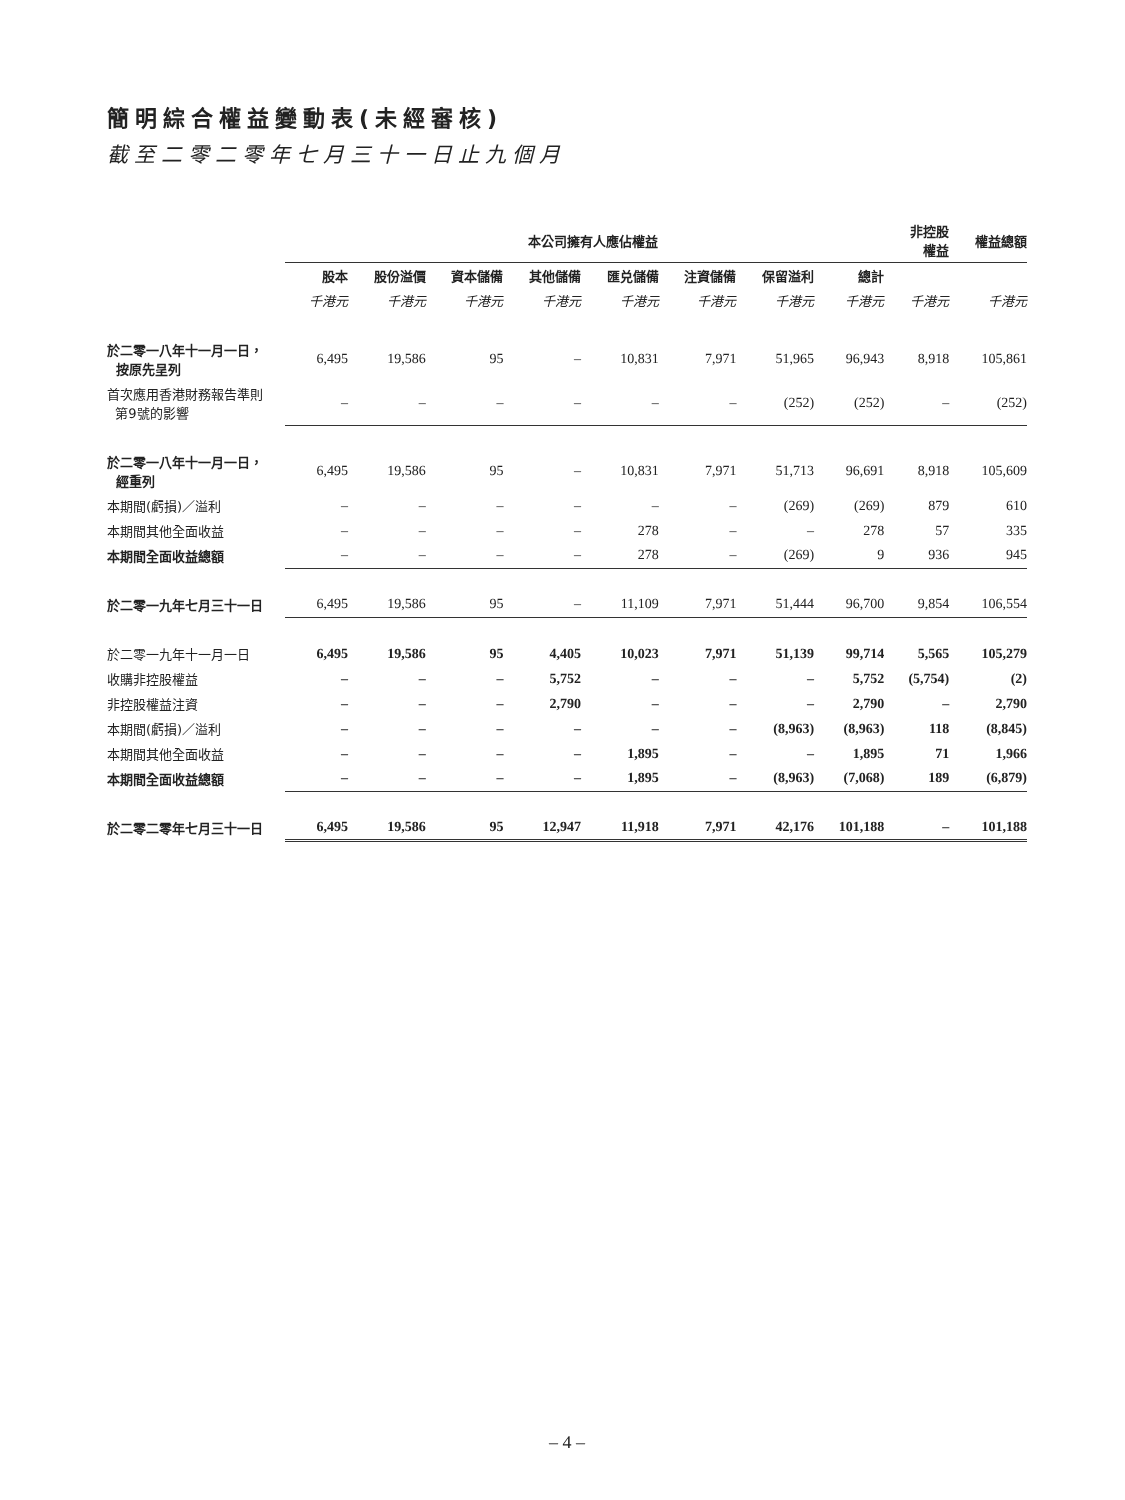簡明綜合權益變動表(未經審核)
截至二零二零年七月三十一日止九個月
| | 本公司擁有人應佔權益 | | | | | | | | 非控股 權益 | 權益總額 |
| --- | --- | --- | --- | --- | --- | --- | --- | --- | --- | --- |
| | 股本 | 股份溢價 | 資本儲備 | 其他儲備 | 匯兑儲備 | 注資儲備 | 保留溢利 | 總計 | | |
| | 千港元 | 千港元 | 千港元 | 千港元 | 千港元 | 千港元 | 千港元 | 千港元 | 千港元 | 千港元 |
| 於二零一八年十一月一日， 按原先呈列 | 6,495 | 19,586 | 95 | – | 10,831 | 7,971 | 51,965 | 96,943 | 8,918 | 105,861 |
| 首次應用香港財務報告準則 第9號的影響 | – | – | – | – | – | – | (252) | (252) | – | (252) |
| 於二零一八年十一月一日， 經重列 | 6,495 | 19,586 | 95 | – | 10,831 | 7,971 | 51,713 | 96,691 | 8,918 | 105,609 |
| 本期間(虧損)／溢利 | – | – | – | – | – | – | (269) | (269) | 879 | 610 |
| 本期間其他全面收益 | – | – | – | – | 278 | – | – | 278 | 57 | 335 |
| 本期間全面收益總額 | – | – | – | – | 278 | – | (269) | 9 | 936 | 945 |
| 於二零一九年七月三十一日 | 6,495 | 19,586 | 95 | – | 11,109 | 7,971 | 51,444 | 96,700 | 9,854 | 106,554 |
| 於二零一九年十一月一日 | 6,495 | 19,586 | 95 | 4,405 | 10,023 | 7,971 | 51,139 | 99,714 | 5,565 | 105,279 |
| 收購非控股權益 | – | – | – | 5,752 | – | – | – | 5,752 | (5,754) | (2) |
| 非控股權益注資 | – | – | – | 2,790 | – | – | – | 2,790 | – | 2,790 |
| 本期間(虧損)／溢利 | – | – | – | – | – | – | (8,963) | (8,963) | 118 | (8,845) |
| 本期間其他全面收益 | – | – | – | – | 1,895 | – | – | 1,895 | 71 | 1,966 |
| 本期間全面收益總額 | – | – | – | – | 1,895 | – | (8,963) | (7,068) | 189 | (6,879) |
| 於二零二零年七月三十一日 | 6,495 | 19,586 | 95 | 12,947 | 11,918 | 7,971 | 42,176 | 101,188 | – | 101,188 |
– 4 –